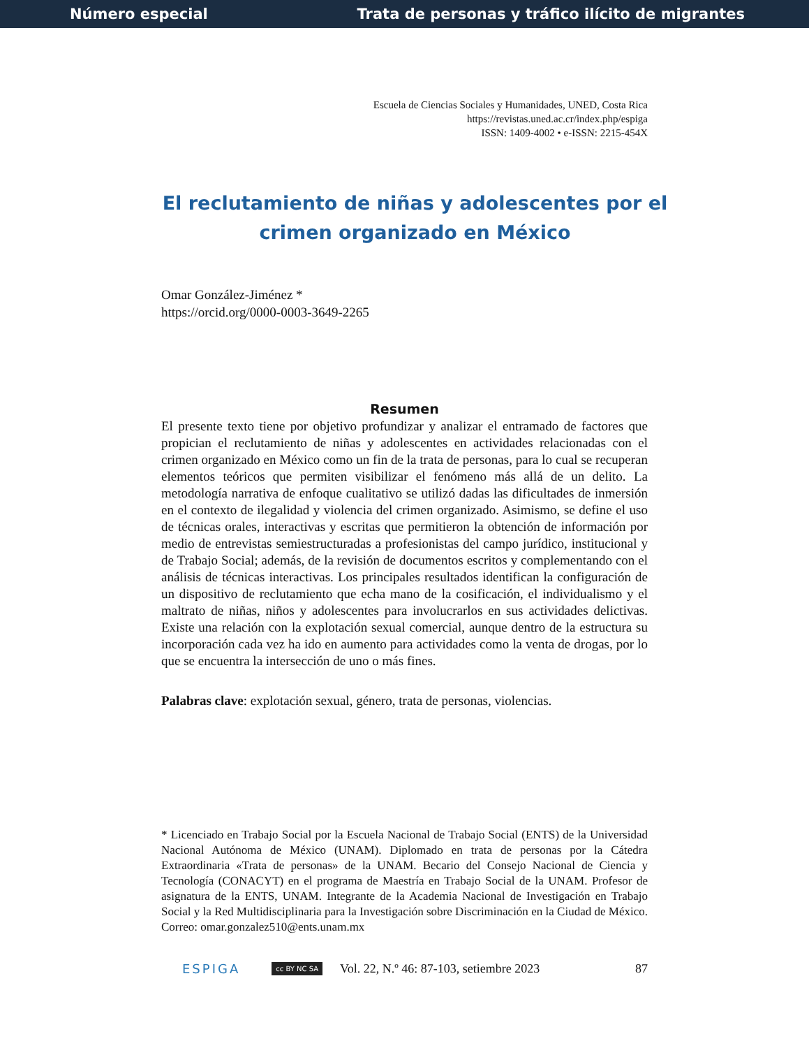Número especial Trata de personas y tráfico ilícito de migrantes
Escuela de Ciencias Sociales y Humanidades, UNED, Costa Rica
https://revistas.uned.ac.cr/index.php/espiga
ISSN: 1409-4002 • e-ISSN: 2215-454X
El reclutamiento de niñas y adolescentes por el crimen organizado en México
Omar González-Jiménez *
https://orcid.org/0000-0003-3649-2265
Resumen
El presente texto tiene por objetivo profundizar y analizar el entramado de factores que propician el reclutamiento de niñas y adolescentes en actividades relacionadas con el crimen organizado en México como un fin de la trata de personas, para lo cual se recuperan elementos teóricos que permiten visibilizar el fenómeno más allá de un delito. La metodología narrativa de enfoque cualitativo se utilizó dadas las dificultades de inmersión en el contexto de ilegalidad y violencia del crimen organizado. Asimismo, se define el uso de técnicas orales, interactivas y escritas que permitieron la obtención de información por medio de entrevistas semiestructuradas a profesionistas del campo jurídico, institucional y de Trabajo Social; además, de la revisión de documentos escritos y complementando con el análisis de técnicas interactivas. Los principales resultados identifican la configuración de un dispositivo de reclutamiento que echa mano de la cosificación, el individualismo y el maltrato de niñas, niños y adolescentes para involucrarlos en sus actividades delictivas. Existe una relación con la explotación sexual comercial, aunque dentro de la estructura su incorporación cada vez ha ido en aumento para actividades como la venta de drogas, por lo que se encuentra la intersección de uno o más fines.
Palabras clave: explotación sexual, género, trata de personas, violencias.
* Licenciado en Trabajo Social por la Escuela Nacional de Trabajo Social (ENTS) de la Universidad Nacional Autónoma de México (UNAM). Diplomado en trata de personas por la Cátedra Extraordinaria «Trata de personas» de la UNAM. Becario del Consejo Nacional de Ciencia y Tecnología (CONACYT) en el programa de Maestría en Trabajo Social de la UNAM. Profesor de asignatura de la ENTS, UNAM. Integrante de la Academia Nacional de Investigación en Trabajo Social y la Red Multidisciplinaria para la Investigación sobre Discriminación en la Ciudad de México. Correo: omar.gonzalez510@ents.unam.mx
ESPIGA cc BY NC SA Vol. 22, N.º 46: 87-103, setiembre 2023 87